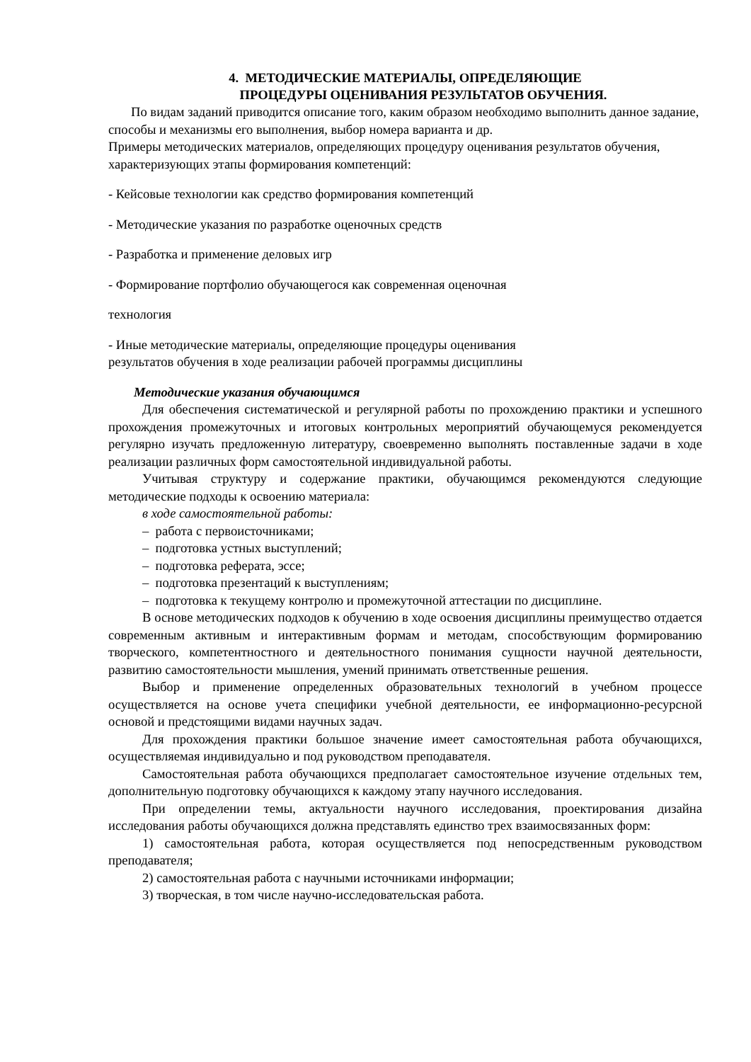4. МЕТОДИЧЕСКИЕ МАТЕРИАЛЫ, ОПРЕДЕЛЯЮЩИЕ
ПРОЦЕДУРЫ ОЦЕНИВАНИЯ РЕЗУЛЬТАТОВ ОБУЧЕНИЯ.
По видам заданий приводится описание того, каким образом необходимо выполнить данное задание, способы и механизмы его выполнения, выбор номера варианта и др.
Примеры методических материалов, определяющих процедуру оценивания результатов обучения, характеризующих этапы формирования компетенций:
- Кейсовые технологии как средство формирования компетенций
- Методические указания по разработке оценочных средств
- Разработка и применение деловых игр
- Формирование портфолио обучающегося как современная оценочная
технология
- Иные методические материалы, определяющие процедуры оценивания
результатов обучения в ходе реализации рабочей программы дисциплины
Методические указания обучающимся
Для обеспечения систематической и регулярной работы по прохождению практики и успешного прохождения промежуточных и итоговых контрольных мероприятий обучающемуся рекомендуется регулярно изучать предложенную литературу, своевременно выполнять поставленные задачи в ходе реализации различных форм самостоятельной индивидуальной работы.
Учитывая структуру и содержание практики, обучающимся рекомендуются следующие методические подходы к освоению материала:
в ходе самостоятельной работы:
– работа с первоисточниками;
– подготовка устных выступлений;
– подготовка реферата, эссе;
– подготовка презентаций к выступлениям;
– подготовка к текущему контролю и промежуточной аттестации по дисциплине.
В основе методических подходов к обучению в ходе освоения дисциплины преимущество отдается современным активным и интерактивным формам и методам, способствующим формированию творческого, компетентностного и деятельностного понимания сущности научной деятельности, развитию самостоятельности мышления, умений принимать ответственные решения.
Выбор и применение определенных образовательных технологий в учебном процессе осуществляется на основе учета специфики учебной деятельности, ее информационно-ресурсной основой и предстоящими видами научных задач.
Для прохождения практики большое значение имеет самостоятельная работа обучающихся, осуществляемая индивидуально и под руководством преподавателя.
Самостоятельная работа обучающихся предполагает самостоятельное изучение отдельных тем, дополнительную подготовку обучающихся к каждому этапу научного исследования.
При определении темы, актуальности научного исследования, проектирования дизайна исследования работы обучающихся должна представлять единство трех взаимосвязанных форм:
1) самостоятельная работа, которая осуществляется под непосредственным руководством преподавателя;
2) самостоятельная работа с научными источниками информации;
3) творческая, в том числе научно-исследовательская работа.